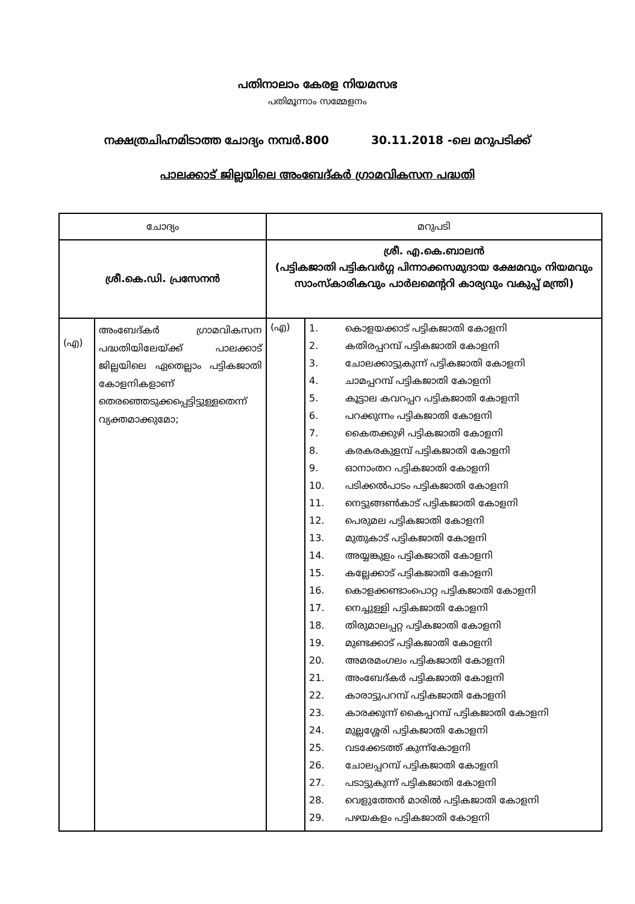പതിനാലാം കേരള നിയമസഭ
പതിമൂന്നാം സമ്മേളനം
നക്ഷത്രചിഹ്നമിടാത്ത ചോദ്യം നമ്പർ.800 30.11.2018 -ലെ മറുപടിക്ക്
പാലക്കാട് ജില്ലയിലെ അംബേദ്കർ ഗ്രാമവികസന പദ്ധതി
| ചോദ്യം | | മറുപടി | |
| --- | --- | --- | --- |
| ശ്രീ.കെ.ഡി. പ്രസേനൻ | | ശ്രീ. എ.കെ.ബാലൻ (പട്ടികജാതി പട്ടികവർഗ്ഗ പിന്നാക്കസമുദായ ക്ഷേമവും നിയമവും സാംസ്കാരികവും പാർലമെന്ററി കാര്യവും വകുപ്പ് മന്ത്രി) | |
| (എ) | അംബേദ്കർ ഗ്രാമവികസന പദ്ധതിയിലേയ്ക്ക് പാലക്കാട് ജില്ലയിലെ ഏതെല്ലാം പട്ടികജാതി കോളനികളാണ് തെരഞ്ഞെടുക്കപ്പെട്ടിട്ടുള്ളതെന്ന് വ്യക്തമാക്കുമോ; | (എ) | / 1. / കൊളയക്കാട് പട്ടികജാതി കോളനി / / 2. / കതിരപ്പറമ്പ് പട്ടികജാതി കോളനി / / 3. / ചോലക്കാട്ടുകുന്ന് പട്ടികജാതി കോളനി / / 4. / ചാമപ്പറമ്പ് പട്ടികജാതി കോളനി / / 5. / കൂട്ടാല കവറപ്പറ പട്ടികജാതി കോളനി / / 6. / പറക്കുന്നം പട്ടികജാതി കോളനി / / 7. / കൈതക്കുഴി പട്ടികജാതി കോളനി / / 8. / കരകരകുളമ്പ് പട്ടികജാതി കോളനി / / 9. / ഓനാംതറ പട്ടികജാതി കോളനി / / 10. / പടിക്കൽപാടം പട്ടികജാതി കോളനി / / 11. / നെട്ടുങ്ങൺകാട് പട്ടികജാതി കോളനി / / 12. / പെരുമല പട്ടികജാതി കോളനി / / 13. / മുതുകാട് പട്ടികജാതി കോളനി / / 14. / അയ്യങ്കുളം പട്ടികജാതി കോളനി / / 15. / കല്ലേക്കാട് പട്ടികജാതി കോളനി / / 16. / കൊളക്കണ്ടാംപൊറ്റ പട്ടികജാതി കോളനി / / 17. / നെച്ചുള്ളി പട്ടികജാതി കോളനി / / 18. / തിരുമാലപ്പറ്റ പട്ടികജാതി കോളനി / / 19. / മുണ്ടക്കാട് പട്ടികജാതി കോളനി / / 20. / അമരമംഗലം പട്ടികജാതി കോളനി / / 21. / അംബേദ്കർ പട്ടികജാതി കോളനി / / 22. / കാരാട്ടുപറമ്പ് പട്ടികജാതി കോളനി / / 23. / കാരക്കുന്ന് കൈപ്പറമ്പ് പട്ടികജാതി കോളനി / / 24. / മുല്ലശ്ശേരി പട്ടികജാതി കോളനി / / 25. / വടക്കേടത്ത് കുന്ന്കോളനി / / 26. / ചോലപ്പറമ്പ് പട്ടികജാതി കോളനി / / 27. / പടാട്ടുകുന്ന് പട്ടികജാതി കോളനി / / 28. / വെളുത്തേൻ മാരിൽ പട്ടികജാതി കോളനി / / 29. / പഴയകളം പട്ടികജാതി കോളനി / |